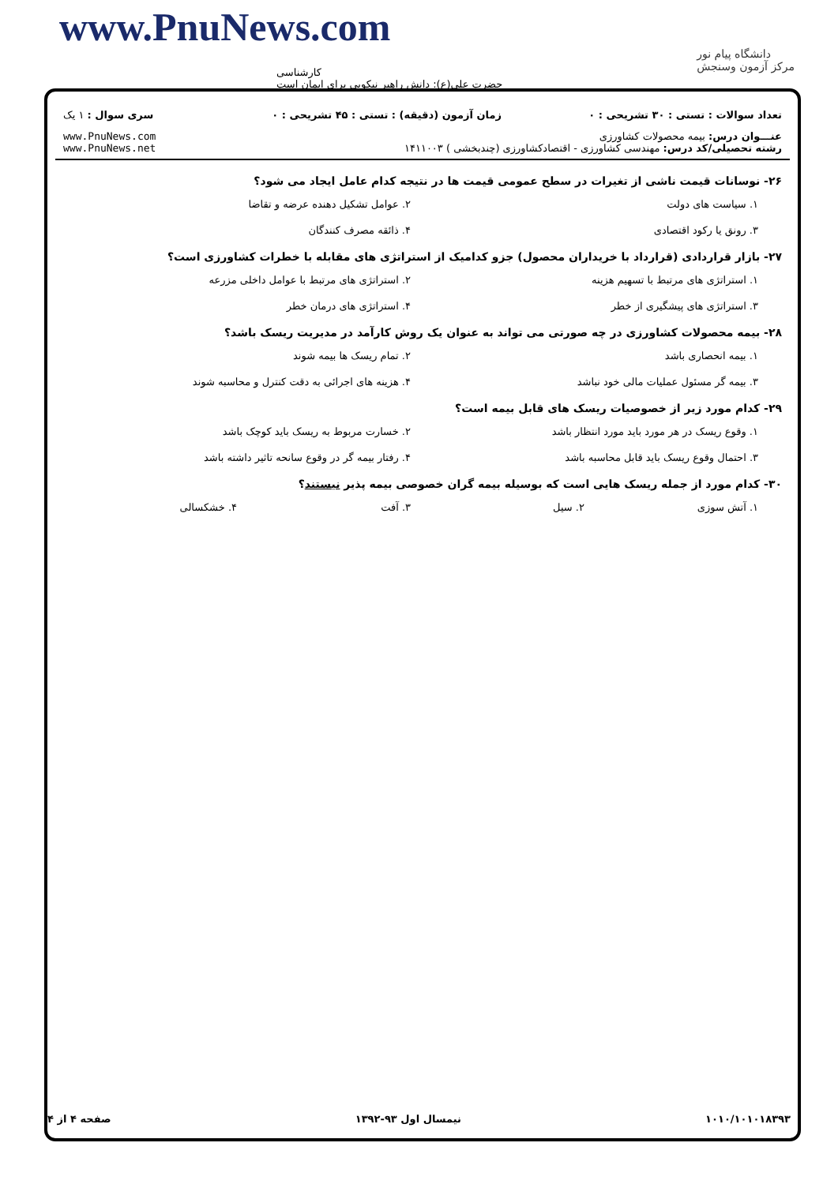www.PnuNews.com
کارشناسی
حضرت علی(ع): دانش راهبر نیکویی برای ایمان است
دانشگاه پیام نور
مرکز آزمون وسنجش
تعداد سوالات : تستی : ۳۰ تشریحی : ۰
زمان آزمون (دقیقه) : تستی : ۴۵ تشریحی : ۰
سری سوال : ۱ یک
عنـــوان درس: بیمه محصولات کشاورزی
رشته تحصیلی/کد درس: مهندسی کشاورزی - اقتصادکشاورزی (چندبخشی ) ۱۴۱۱۰۰۳
www.PnuNews.com
www.PnuNews.net
۲۶- نوسانات قیمت ناشی از تغیرات در سطح عمومی قیمت ها در نتیجه کدام عامل ایجاد می شود؟
۱. سیاست های دولت
۲. عوامل تشکیل دهنده عرضه و تقاضا
۳. رونق یا رکود اقتصادی
۴. ذائقه مصرف کنندگان
۲۷- بازار قراردادی (قرارداد با خریداران محصول) جزو کدامیک از استراتژی های مقابله با خطرات کشاورزی است؟
۱. استراتژی های مرتبط با تسهیم هزینه
۲. استراتژی های مرتبط با عوامل داخلی مزرعه
۳. استراتژی های پیشگیری از خطر
۴. استراتژی های درمان خطر
۲۸- بیمه محصولات کشاورزی در چه صورتی می تواند به عنوان یک روش کارآمد در مدیریت ریسک باشد؟
۱. بیمه انحصاری باشد
۲. تمام ریسک ها بیمه شوند
۳. بیمه گر مسئول عملیات مالی خود نباشد
۴. هزینه های اجرائی به دقت کنترل و محاسبه شوند
۲۹- کدام مورد زیر از خصوصیات ریسک های قابل بیمه است؟
۱. وقوع ریسک در هر مورد باید مورد انتظار باشد
۲. خسارت مربوط به ریسک باید کوچک باشد
۳. احتمال وقوع ریسک باید قابل محاسبه باشد
۴. رفتار بیمه گر در وقوع سانحه تاثیر داشته باشد
۳۰- کدام مورد از جمله ریسک هایی است که بوسیله بیمه گران خصوصی بیمه پذیر نیستند؟
۱. آتش سوزی
۲. سیل
۳. آفت
۴. خشکسالی
۱۰۱۰/۱۰۱۰۱۸۳۹۳ نیمسال اول ۹۳-۱۳۹۲ صفحه ۴ از ۴